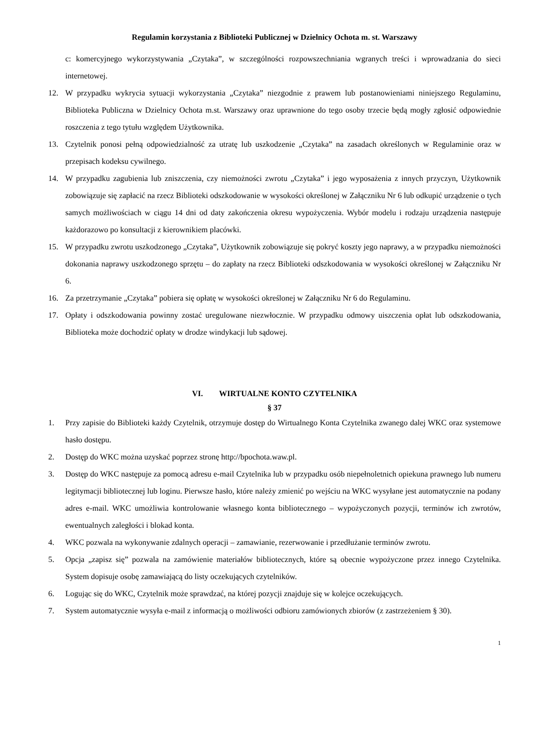Regulamin korzystania z Biblioteki Publicznej w Dzielnicy Ochota m. st. Warszawy
c: komercyjnego wykorzystywania „Czytaka”, w szczególności rozpowszechniania wgranych treści i wprowadzania do sieci internetowej.
12. W przypadku wykrycia sytuacji wykorzystania „Czytaka” niezgodnie z prawem lub postanowieniami niniejszego Regulaminu, Biblioteka Publiczna w Dzielnicy Ochota m.st. Warszawy oraz uprawnione do tego osoby trzecie będą mogły zgłosić odpowiednie roszczenia z tego tytułu względem Użytkownika.
13. Czytelnik ponosi pełną odpowiedzialność za utratę lub uszkodzenie „Czytaka” na zasadach określonych w Regulaminie oraz w przepisach kodeksu cywilnego.
14. W przypadku zagubienia lub zniszczenia, czy niemożności zwrotu „Czytaka” i jego wyposażenia z innych przyczyn, Użytkownik zobowiązuje się zapłacić na rzecz Biblioteki odszkodowanie w wysokości określonej w Załączniku Nr 6 lub odkupić urządzenie o tych samych możliwościach w ciągu 14 dni od daty zakończenia okresu wypożyczenia. Wybór modelu i rodzaju urządzenia następuje każdorazowo po konsultacji z kierownikiem placówki.
15. W przypadku zwrotu uszkodzonego „Czytaka”, Użytkownik zobowiązuje się pokryć koszty jego naprawy, a w przypadku niemożności dokonania naprawy uszkodzonego sprzętu – do zapłaty na rzecz Biblioteki odszkodowania w wysokości określonej w Załączniku Nr 6.
16. Za przetrzymanie „Czytaka” pobiera się opłatę w wysokości określonej w Załączniku Nr 6 do Regulaminu.
17. Opłaty i odszkodowania powinny zostać uregulowane niezwłocznie. W przypadku odmowy uiszczenia opłat lub odszkodowania, Biblioteka może dochodzić opłaty w drodze windykacji lub sądowej.
VI. WIRTUALNE KONTO CZYTELNIKA
§ 37
1. Przy zapisie do Biblioteki każdy Czytelnik, otrzymuje dostęp do Wirtualnego Konta Czytelnika zwanego dalej WKC oraz systemowe hasło dostępu.
2. Dostęp do WKC można uzyskać poprzez stronę http://bpochota.waw.pl.
3. Dostęp do WKC następuje za pomocą adresu e-mail Czytelnika lub w przypadku osób niepełnoletnich opiekuna prawnego lub numeru legitymacji bibliotecznej lub loginu. Pierwsze hasło, które należy zmienić po wejściu na WKC wysyłane jest automatycznie na podany adres e-mail. WKC umożliwia kontrolowanie własnego konta bibliotecznego – wypożyczonych pozycji, terminów ich zwrotów, ewentualnych zaległości i blokad konta.
4. WKC pozwala na wykonywanie zdalnych operacji – zamawianie, rezerwowanie i przedłużanie terminów zwrotu.
5. Opcja „zapisz się” pozwala na zamówienie materiałów bibliotecznych, które są obecnie wypożyczone przez innego Czytelnika. System dopisuje osobę zamawiającą do listy oczekujących czytelników.
6. Logując się do WKC, Czytelnik może sprawdzać, na której pozycji znajduje się w kolejce oczekujących.
7. System automatycznie wysyła e-mail z informacją o możliwości odbioru zamówionych zbiorów (z zastrzeżeniem § 30).
1